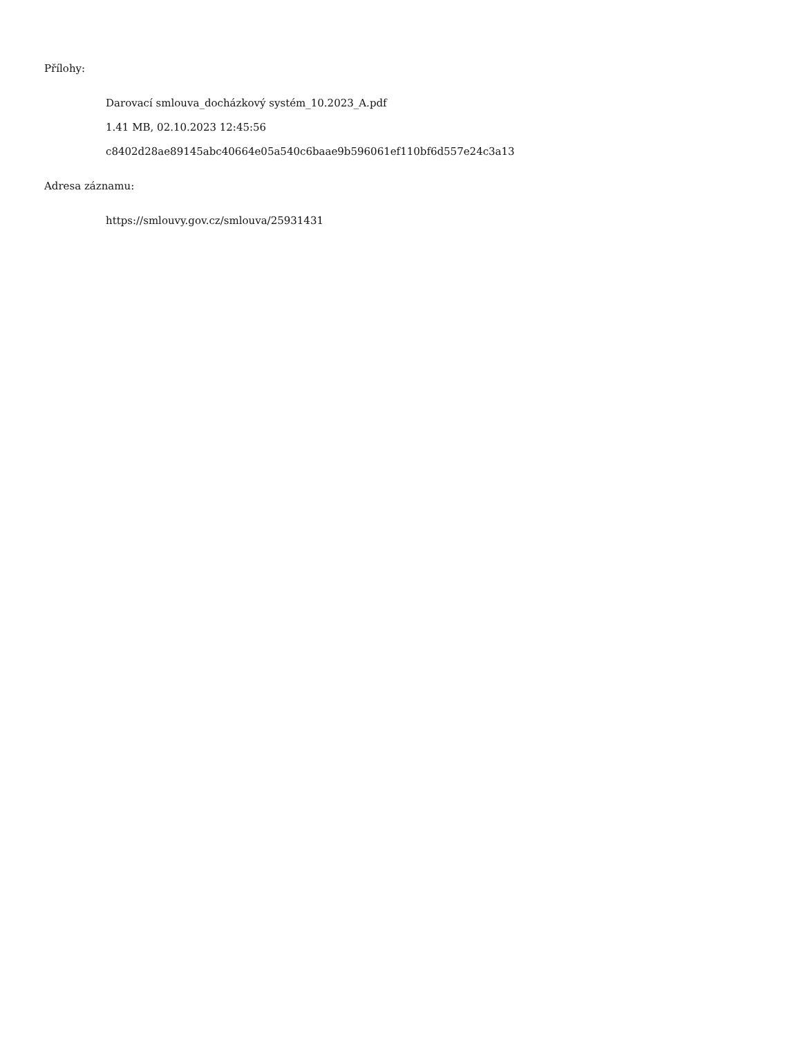Přílohy:
Darovací smlouva_docházkový systém_10.2023_A.pdf
1.41 MB, 02.10.2023 12:45:56
c8402d28ae89145abc40664e05a540c6baae9b596061ef110bf6d557e24c3a13
Adresa záznamu:
https://smlouvy.gov.cz/smlouva/25931431